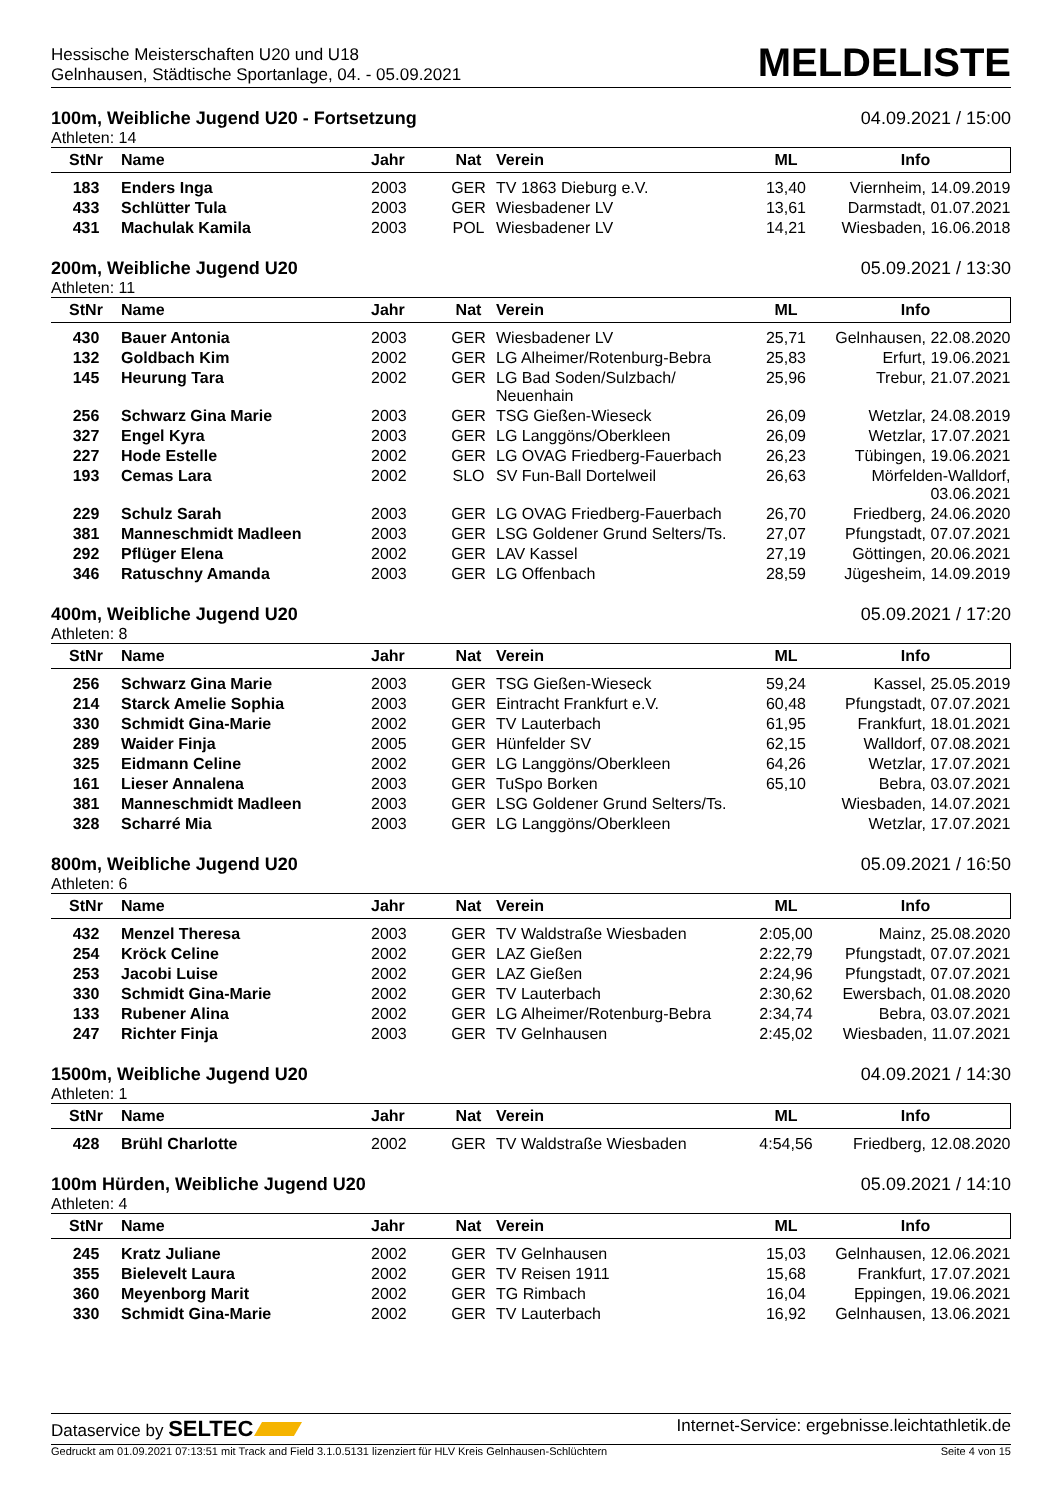Hessische Meisterschaften U20 und U18
Gelnhausen, Städtische Sportanlage, 04. - 05.09.2021
MELDELISTE
100m, Weibliche Jugend U20 - Fortsetzung 04.09.2021 / 15:00
Athleten: 14
| StNr | Name | Jahr | Nat | Verein | ML | Info |
| --- | --- | --- | --- | --- | --- | --- |
| 183 | Enders Inga | 2003 | GER | TV 1863 Dieburg e.V. | 13,40 | Viernheim, 14.09.2019 |
| 433 | Schlütter Tula | 2003 | GER | Wiesbadener LV | 13,61 | Darmstadt, 01.07.2021 |
| 431 | Machulak Kamila | 2003 | POL | Wiesbadener LV | 14,21 | Wiesbaden, 16.06.2018 |
200m, Weibliche Jugend U20 05.09.2021 / 13:30
Athleten: 11
| StNr | Name | Jahr | Nat | Verein | ML | Info |
| --- | --- | --- | --- | --- | --- | --- |
| 430 | Bauer Antonia | 2003 | GER | Wiesbadener LV | 25,71 | Gelnhausen, 22.08.2020 |
| 132 | Goldbach Kim | 2002 | GER | LG Alheimer/Rotenburg-Bebra | 25,83 | Erfurt, 19.06.2021 |
| 145 | Heurung Tara | 2002 | GER | LG Bad Soden/Sulzbach/ Neuenhain | 25,96 | Trebur, 21.07.2021 |
| 256 | Schwarz Gina Marie | 2003 | GER | TSG Gießen-Wieseck | 26,09 | Wetzlar, 24.08.2019 |
| 327 | Engel Kyra | 2003 | GER | LG Langgöns/Oberkleen | 26,09 | Wetzlar, 17.07.2021 |
| 227 | Hode Estelle | 2002 | GER | LG OVAG Friedberg-Fauerbach | 26,23 | Tübingen, 19.06.2021 |
| 193 | Cemas Lara | 2002 | SLO | SV Fun-Ball Dortelweil | 26,63 | Mörfelden-Walldorf, 03.06.2021 |
| 229 | Schulz Sarah | 2003 | GER | LG OVAG Friedberg-Fauerbach | 26,70 | Friedberg, 24.06.2020 |
| 381 | Manneschmidt Madleen | 2003 | GER | LSG Goldener Grund Selters/Ts. | 27,07 | Pfungstadt, 07.07.2021 |
| 292 | Pflüger Elena | 2002 | GER | LAV Kassel | 27,19 | Göttingen, 20.06.2021 |
| 346 | Ratuschny Amanda | 2003 | GER | LG Offenbach | 28,59 | Jügesheim, 14.09.2019 |
400m, Weibliche Jugend U20 05.09.2021 / 17:20
Athleten: 8
| StNr | Name | Jahr | Nat | Verein | ML | Info |
| --- | --- | --- | --- | --- | --- | --- |
| 256 | Schwarz Gina Marie | 2003 | GER | TSG Gießen-Wieseck | 59,24 | Kassel, 25.05.2019 |
| 214 | Starck Amelie Sophia | 2003 | GER | Eintracht Frankfurt e.V. | 60,48 | Pfungstadt, 07.07.2021 |
| 330 | Schmidt Gina-Marie | 2002 | GER | TV Lauterbach | 61,95 | Frankfurt, 18.01.2021 |
| 289 | Waider Finja | 2005 | GER | Hünfelder SV | 62,15 | Walldorf, 07.08.2021 |
| 325 | Eidmann Celine | 2002 | GER | LG Langgöns/Oberkleen | 64,26 | Wetzlar, 17.07.2021 |
| 161 | Lieser Annalena | 2003 | GER | TuSpo Borken | 65,10 | Bebra, 03.07.2021 |
| 381 | Manneschmidt Madleen | 2003 | GER | LSG Goldener Grund Selters/Ts. | | Wiesbaden, 14.07.2021 |
| 328 | Scharré Mia | 2003 | GER | LG Langgöns/Oberkleen | | Wetzlar, 17.07.2021 |
800m, Weibliche Jugend U20 05.09.2021 / 16:50
Athleten: 6
| StNr | Name | Jahr | Nat | Verein | ML | Info |
| --- | --- | --- | --- | --- | --- | --- |
| 432 | Menzel Theresa | 2003 | GER | TV Waldstraße Wiesbaden | 2:05,00 | Mainz, 25.08.2020 |
| 254 | Kröck Celine | 2002 | GER | LAZ Gießen | 2:22,79 | Pfungstadt, 07.07.2021 |
| 253 | Jacobi Luise | 2002 | GER | LAZ Gießen | 2:24,96 | Pfungstadt, 07.07.2021 |
| 330 | Schmidt Gina-Marie | 2002 | GER | TV Lauterbach | 2:30,62 | Ewersbach, 01.08.2020 |
| 133 | Rubener Alina | 2002 | GER | LG Alheimer/Rotenburg-Bebra | 2:34,74 | Bebra, 03.07.2021 |
| 247 | Richter Finja | 2003 | GER | TV Gelnhausen | 2:45,02 | Wiesbaden, 11.07.2021 |
1500m, Weibliche Jugend U20 04.09.2021 / 14:30
Athleten: 1
| StNr | Name | Jahr | Nat | Verein | ML | Info |
| --- | --- | --- | --- | --- | --- | --- |
| 428 | Brühl Charlotte | 2002 | GER | TV Waldstraße Wiesbaden | 4:54,56 | Friedberg, 12.08.2020 |
100m Hürden, Weibliche Jugend U20 05.09.2021 / 14:10
Athleten: 4
| StNr | Name | Jahr | Nat | Verein | ML | Info |
| --- | --- | --- | --- | --- | --- | --- |
| 245 | Kratz Juliane | 2002 | GER | TV Gelnhausen | 15,03 | Gelnhausen, 12.06.2021 |
| 355 | Bielevelt Laura | 2002 | GER | TV Reisen 1911 | 15,68 | Frankfurt, 17.07.2021 |
| 360 | Meyenborg Marit | 2002 | GER | TG Rimbach | 16,04 | Eppingen, 19.06.2021 |
| 330 | Schmidt Gina-Marie | 2002 | GER | TV Lauterbach | 16,92 | Gelnhausen, 13.06.2021 |
Dataservice by SELTEC Internet-Service: ergebnisse.leichtathletik.de
Gedruckt am 01.09.2021 07:13:51 mit Track and Field 3.1.0.5131 lizenziert für HLV Kreis Gelnhausen-Schlüchtern Seite 4 von 15